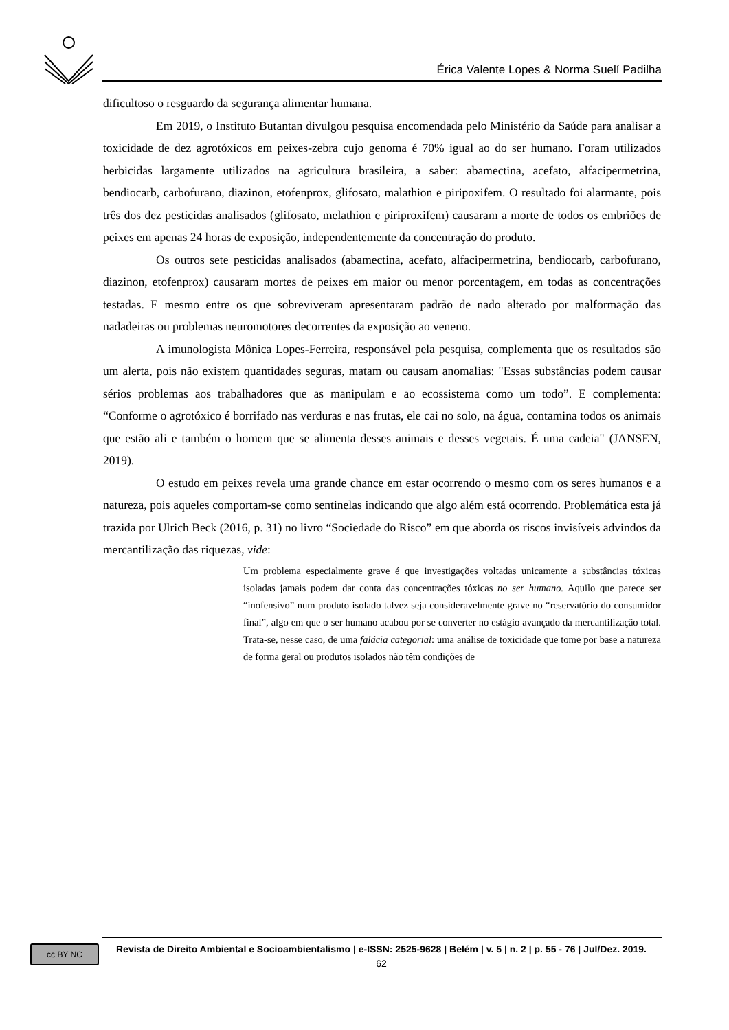Érica Valente Lopes & Norma Suelí Padilha
dificultoso o resguardo da segurança alimentar humana.
Em 2019, o Instituto Butantan divulgou pesquisa encomendada pelo Ministério da Saúde para analisar a toxicidade de dez agrotóxicos em peixes-zebra cujo genoma é 70% igual ao do ser humano. Foram utilizados herbicidas largamente utilizados na agricultura brasileira, a saber: abamectina, acefato, alfacipermetrina, bendiocarb, carbofurano, diazinon, etofenprox, glifosato, malathion e piripoxifem. O resultado foi alarmante, pois três dos dez pesticidas analisados (glifosato, melathion e piriproxifem) causaram a morte de todos os embriões de peixes em apenas 24 horas de exposição, independentemente da concentração do produto.
Os outros sete pesticidas analisados (abamectina, acefato, alfacipermetrina, bendiocarb, carbofurano, diazinon, etofenprox) causaram mortes de peixes em maior ou menor porcentagem, em todas as concentrações testadas. E mesmo entre os que sobreviveram apresentaram padrão de nado alterado por malformação das nadadeiras ou problemas neuromotores decorrentes da exposição ao veneno.
A imunologista Mônica Lopes-Ferreira, responsável pela pesquisa, complementa que os resultados são um alerta, pois não existem quantidades seguras, matam ou causam anomalias: "Essas substâncias podem causar sérios problemas aos trabalhadores que as manipulam e ao ecossistema como um todo”. E complementa: “Conforme o agrotóxico é borrifado nas verduras e nas frutas, ele cai no solo, na água, contamina todos os animais que estão ali e também o homem que se alimenta desses animais e desses vegetais. É uma cadeia" (JANSEN, 2019).
O estudo em peixes revela uma grande chance em estar ocorrendo o mesmo com os seres humanos e a natureza, pois aqueles comportam-se como sentinelas indicando que algo além está ocorrendo. Problemática esta já trazida por Ulrich Beck (2016, p. 31) no livro “Sociedade do Risco” em que aborda os riscos invisíveis advindos da mercantilização das riquezas, vide:
Um problema especialmente grave é que investigações voltadas unicamente a substâncias tóxicas isoladas jamais podem dar conta das concentrações tóxicas no ser humano. Aquilo que parece ser “inofensivo” num produto isolado talvez seja consideravelmente grave no “reservatório do consumidor final”, algo em que o ser humano acabou por se converter no estágio avançado da mercantilização total. Trata-se, nesse caso, de uma falácia categorial: uma análise de toxicidade que tome por base a natureza de forma geral ou produtos isolados não têm condições de
cc BY NC
Revista de Direito Ambiental e Socioambientalismo | e-ISSN: 2525-9628 | Belém | v. 5 | n. 2 | p. 55 - 76 | Jul/Dez. 2019.
62